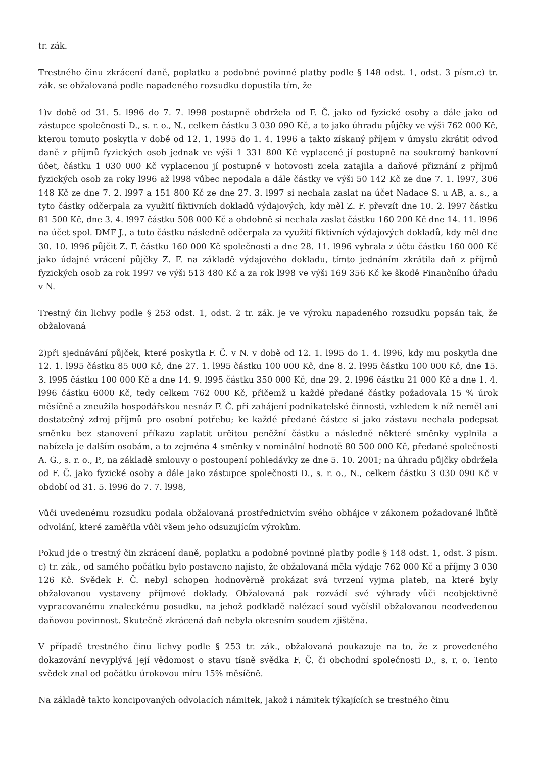tr. zák.
Trestného činu zkrácení daně, poplatku a podobné povinné platby podle § 148 odst. 1, odst. 3 písm.c) tr. zák. se obžalovaná podle napadeného rozsudku dopustila tím, že
1)v době od 31. 5. l996 do 7. 7. l998 postupně obdržela od F. Č. jako od fyzické osoby a dále jako od zástupce společnosti D., s. r. o., N., celkem částku 3 030 090 Kč, a to jako úhradu půjčky ve výši 762 000 Kč, kterou tomuto poskytla v době od 12. 1. 1995 do 1. 4. 1996 a takto získaný příjem v úmyslu zkrátit odvod daně z příjmů fyzických osob jednak ve výši 1 331 800 Kč vyplacené jí postupně na soukromý bankovní účet, částku 1 030 000 Kč vyplacenou jí postupně v hotovosti zcela zatajila a daňové přiznání z příjmů fyzických osob za roky l996 až l998 vůbec nepodala a dále částky ve výši 50 142 Kč ze dne 7. 1. l997, 306 148 Kč ze dne 7. 2. l997 a 151 800 Kč ze dne 27. 3. l997 si nechala zaslat na účet Nadace S. u AB, a. s., a tyto částky odčerpala za využití fiktivních dokladů výdajových, kdy měl Z. F. převzít dne 10. 2. l997 částku 81 500 Kč, dne 3. 4. l997 částku 508 000 Kč a obdobně si nechala zaslat částku 160 200 Kč dne 14. 11. l996 na účet spol. DMF J., a tuto částku následně odčerpala za využití fiktivních výdajových dokladů, kdy měl dne 30. 10. l996 půjčit Z. F. částku 160 000 Kč společnosti a dne 28. 11. l996 vybrala z účtu částku 160 000 Kč jako údajné vrácení půjčky Z. F. na základě výdajového dokladu, tímto jednáním zkrátila daň z příjmů fyzických osob za rok 1997 ve výši 513 480 Kč a za rok l998 ve výši 169 356 Kč ke škodě Finančního úřadu v N.
Trestný čin lichvy podle § 253 odst. 1, odst. 2 tr. zák. je ve výroku napadeného rozsudku popsán tak, že obžalovaná
2)při sjednávání půjček, které poskytla F. Č. v N. v době od 12. 1. l995 do 1. 4. l996, kdy mu poskytla dne 12. 1. l995 částku 85 000 Kč, dne 27. 1. l995 částku 100 000 Kč, dne 8. 2. l995 částku 100 000 Kč, dne 15. 3. l995 částku 100 000 Kč a dne 14. 9. l995 částku 350 000 Kč, dne 29. 2. l996 částku 21 000 Kč a dne 1. 4. l996 částku 6000 Kč, tedy celkem 762 000 Kč, přičemž u každé předané částky požadovala 15 % úrok měsíčně a zneužila hospodářskou nesnáz F. Č. při zahájení podnikatelské činnosti, vzhledem k níž neměl ani dostatečný zdroj příjmů pro osobní potřebu; ke každé předané částce si jako zástavu nechala podepsat směnku bez stanovení příkazu zaplatit určitou peněžní částku a následně některé směnky vyplnila a nabízela je dalším osobám, a to zejména 4 směnky v nominální hodnotě 80 500 000 Kč, předané společnosti A. G., s. r. o., P., na základě smlouvy o postoupení pohledávky ze dne 5. 10. 2001; na úhradu půjčky obdržela od F. Č. jako fyzické osoby a dále jako zástupce společnosti D., s. r. o., N., celkem částku 3 030 090 Kč v období od 31. 5. l996 do 7. 7. l998,
Vůči uvedenému rozsudku podala obžalovaná prostřednictvím svého obhájce v zákonem požadované lhůtě odvolání, které zaměřila vůči všem jeho odsuzujícím výrokům.
Pokud jde o trestný čin zkrácení daně, poplatku a podobné povinné platby podle § 148 odst. 1, odst. 3 písm. c) tr. zák., od samého počátku bylo postaveno najisto, že obžalovaná měla výdaje 762 000 Kč a příjmy 3 030 126 Kč. Svědek F. Č. nebyl schopen hodnověrně prokázat svá tvrzení vyjma plateb, na které byly obžalovanou vystaveny příjmové doklady. Obžalovaná pak rozvádí své výhrady vůči neobjektivně vypracovanému znaleckému posudku, na jehož podkladě nalézací soud vyčíslil obžalovanou neodvedenou daňovou povinnost. Skutečně zkrácená daň nebyla okresním soudem zjištěna.
V případě trestného činu lichvy podle § 253 tr. zák., obžalovaná poukazuje na to, že z provedeného dokazování nevyplývá její vědomost o stavu tísně svědka F. Č. či obchodní společnosti D., s. r. o. Tento svědek znal od počátku úrokovou míru 15% měsíčně.
Na základě takto koncipovaných odvolacích námitek, jakož i námitek týkajících se trestného činu